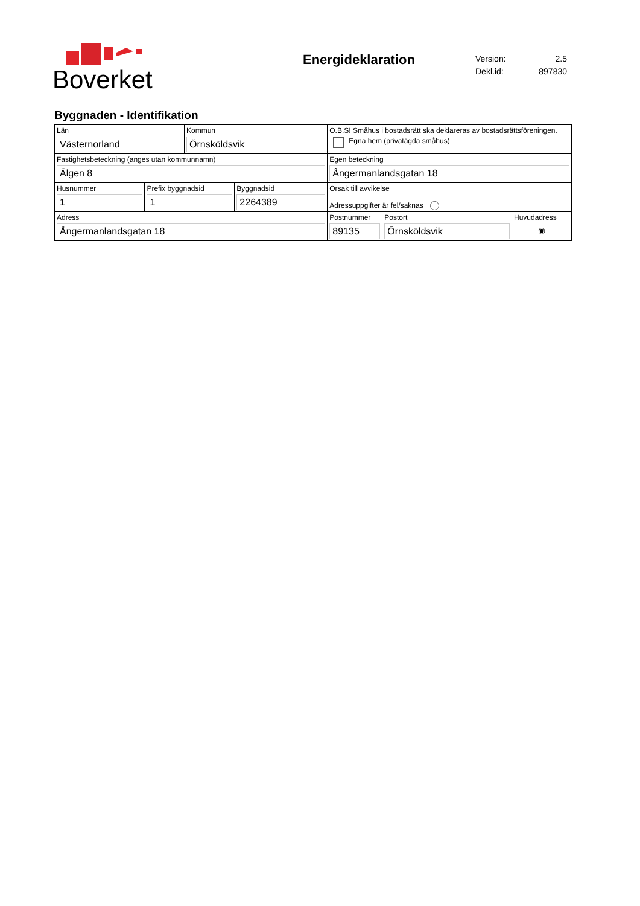Boverket
Energideklaration
| Version: | 2.5 |
| Dekl.id: | 897830 |
Byggnaden - Identifikation
| Län Västernorland | Kommun Örnsköldsvik | O.B.S! Småhus i bostadsrätt ska deklareras av bostadsrättsföreningen. Egna hem (privatägda småhus) | | |
| Fastighetsbeteckning (anges utan kommunnamn) Älgen 8 | | Egen beteckning Ångermanlandsgatan 18 | | |
| / Husnummer 1 / Prefix byggnadsid 1 / Byggnadsid 2264389 / | | Orsak till avvikelse Adressuppgifter är fel/saknas | | |
| Adress Ångermanlandsgatan 18 | | Postnummer 89135 | Postort Örnsköldsvik | Huvudadress ◉ |